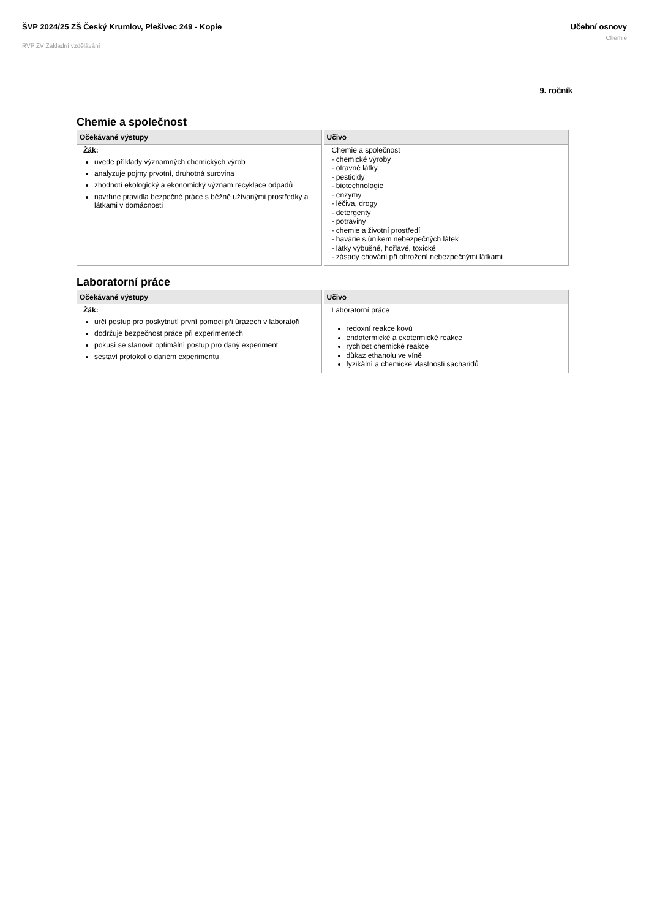ŠVP 2024/25 ZŠ Český Krumlov, Plešivec 249 - Kopie
RVP ZV Základní vzdělávání
Učební osnovy
Chemie
9. ročník
Chemie a společnost
| Očekávané výstupy | Učivo |
| --- | --- |
| Žák: uvede příklady významných chemických výrob analyzuje pojmy prvotní, druhotná surovina zhodnotí ekologický a ekonomický význam recyklace odpadů navrhne pravidla bezpečné práce s běžně užívanými prostředky a látkami v domácnosti | Chemie a společnost - chemické výroby - otravné látky - pesticidy - biotechnologie - enzymy - léčiva, drogy - detergenty - potraviny - chemie a životní prostředí - havárie s únikem nebezpečných látek - látky výbušné, hořlavé, toxické - zásady chování při ohrožení nebezpečnými látkami |
Laboratorní práce
| Očekávané výstupy | Učivo |
| --- | --- |
| Žák: určí postup pro poskytnutí první pomoci při úrazech v laboratoři dodržuje bezpečnost práce při experimentech pokusí se stanovit optimální postup pro daný experiment sestaví protokol o daném experimentu | Laboratorní práce redoxní reakce kovů endotermické a exotermické reakce rychlost chemické reakce důkaz ethanolu ve víně fyzikální a chemické vlastnosti sacharidů |